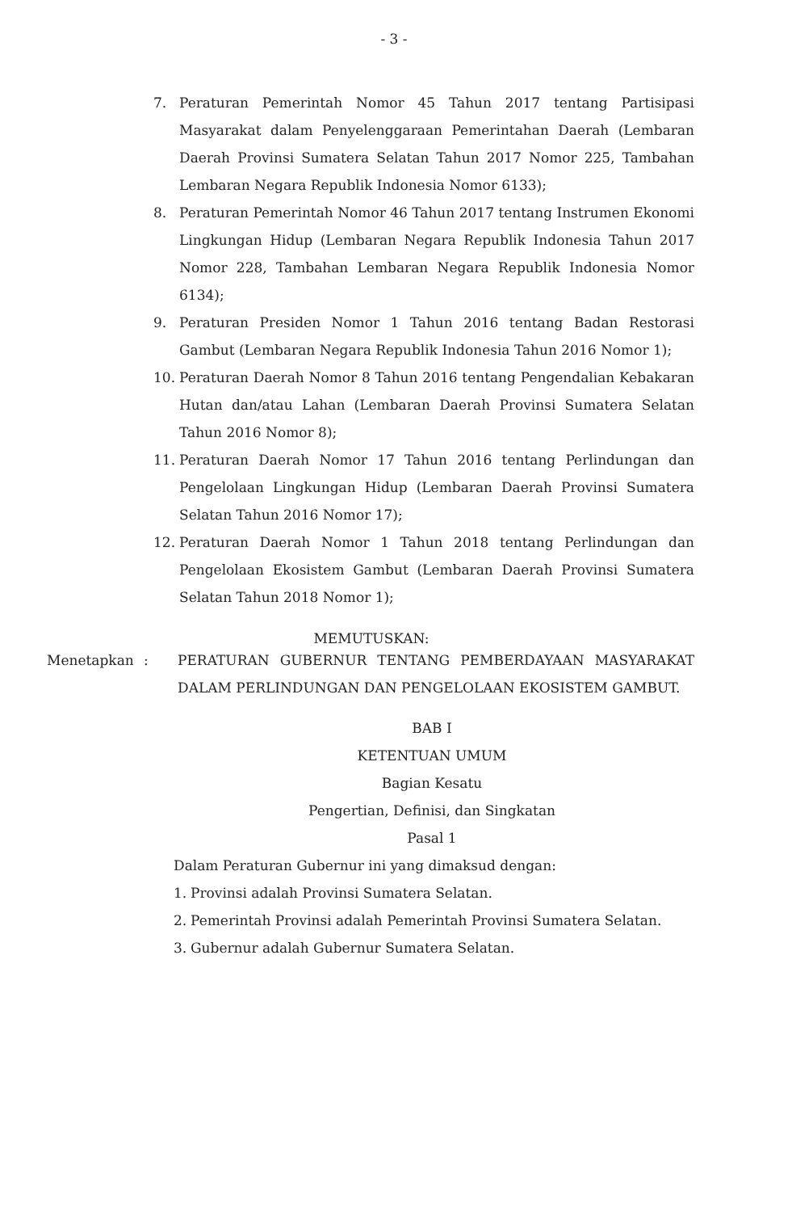- 3 -
7. Peraturan Pemerintah Nomor 45 Tahun 2017 tentang Partisipasi Masyarakat dalam Penyelenggaraan Pemerintahan Daerah (Lembaran Daerah Provinsi Sumatera Selatan Tahun 2017 Nomor 225, Tambahan Lembaran Negara Republik Indonesia Nomor 6133);
8. Peraturan Pemerintah Nomor 46 Tahun 2017 tentang Instrumen Ekonomi Lingkungan Hidup (Lembaran Negara Republik Indonesia Tahun 2017 Nomor 228, Tambahan Lembaran Negara Republik Indonesia Nomor 6134);
9. Peraturan Presiden Nomor 1 Tahun 2016 tentang Badan Restorasi Gambut (Lembaran Negara Republik Indonesia Tahun 2016 Nomor 1);
10. Peraturan Daerah Nomor 8 Tahun 2016 tentang Pengendalian Kebakaran Hutan dan/atau Lahan (Lembaran Daerah Provinsi Sumatera Selatan Tahun 2016 Nomor 8);
11. Peraturan Daerah Nomor 17 Tahun 2016 tentang Perlindungan dan Pengelolaan Lingkungan Hidup (Lembaran Daerah Provinsi Sumatera Selatan Tahun 2016 Nomor 17);
12. Peraturan Daerah Nomor 1 Tahun 2018 tentang Perlindungan dan Pengelolaan Ekosistem Gambut (Lembaran Daerah Provinsi Sumatera Selatan Tahun 2018 Nomor 1);
MEMUTUSKAN:
Menetapkan: PERATURAN GUBERNUR TENTANG PEMBERDAYAAN MASYARAKAT DALAM PERLINDUNGAN DAN PENGELOLAAN EKOSISTEM GAMBUT.
BAB I
KETENTUAN UMUM
Bagian Kesatu
Pengertian, Definisi, dan Singkatan
Pasal 1
Dalam Peraturan Gubernur ini yang dimaksud dengan:
1. Provinsi adalah Provinsi Sumatera Selatan.
2. Pemerintah Provinsi adalah Pemerintah Provinsi Sumatera Selatan.
3. Gubernur adalah Gubernur Sumatera Selatan.